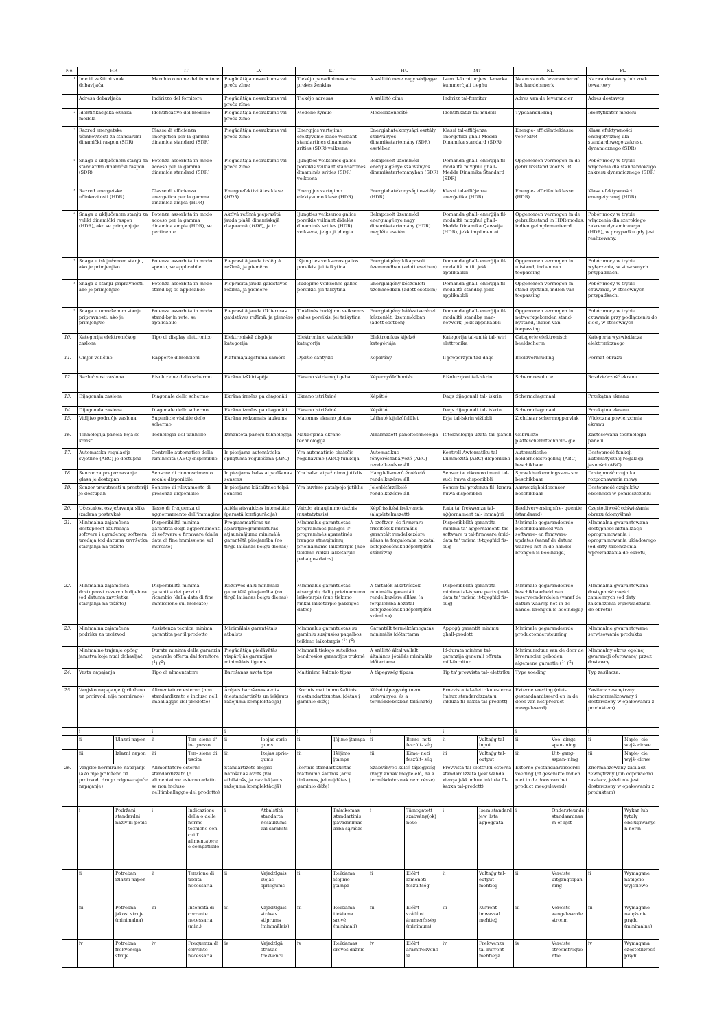| No. | HR | | IT | | LV | | LT | | HU | | MT | | NL | | PL | |
| --- | --- | --- | --- | --- | --- | --- | --- | --- | --- | --- | --- | --- | --- | --- | --- | --- |
| 1 | Ime ili zaštitni znak dobavljača | | Marchio o nome del fornitore | | Piegādātāja nosaukums vai preču zīme | | Tiekėjo pavadinimas arba prekės ženklas | | A szállító neve vagy védjegye | | Isem il-fornitur jew il-marka kummerċjali tiegħu | | Naam van de leverancier of het handelsmerk | | Nazwa dostawcy lub znak towarowy | |
| | Adresa dobavljača | | Indirizzo del fornitore | | Piegādātāja nosaukums vai preču zīme | | Tiekėjo adresas | | A szállító címe | | Indirizz tal-fornitur | | Adres van de leverancier | | Adres dostawcy | |
| 2 | Identifikacijska oznaka modela | | Identificativo del modello | | Piegādātāja nosaukums vai preču zīme | | Modelio žymuo | | Modellazonosító | | Identifikatur tal-mudell | | Typeaanduiding | | Identyfikator modelu | |
| 3 | Razred energetske učinkovitosti za standardni dinamički raspon (SDR) | | Classe di efficienza energetica per la gamma dinamica standard (SDR) | | Piegādātāja nosaukums vai preču zīme | | Energijos vartojimo efektyvumo klasė veikiant standartinės dinaminės srities (SDR) veiksena | | Energiahatékonysági osztály szabványos dinamikatartomány (SDR) esetében | | Klassi tal-effiċjenza enerġetika għall-Medda Dinamika standard (SDR) | | Energie- efficiëntieklasse voor SDR | | Klasa efektywności energetycznej dla standardowego zakresu dynamicznego (SDR) | |
| 4 | Snaga u uključenom stanju za standardni dinamički raspon (SDR) | | Potenza assorbita in modo acceso per la gamma dinamica standard (SDR) | | Piegādātāja nosaukums vai preču zīme | | Įjungties veiksenos galios poreikis veikiant standartinės dinaminės srities (SDR) veiksena | | Bekapcsolt üzemmód energiaigénye szabványos dinamikatartományban (SDR) | | Domanda għall- enerġija fil-modalità mixgħul għall-Medda Dinamika Standard (SDR) | | Opgenomen vermogen in de gebruiksstand voor SDR | | Pobór mocy w trybie włączenia dla standardowego zakresu dynamicznego (SDR) | |
| 5 | Razred energetske učinkovitosti (HDR) | | Classe di efficienza energetica per la gamma dinamica ampia (HDR) | | Energoefektivitātes klase ( HDR ) | | Energijos vartojimo efektyvumo klasė (HDR) | | Energiahatékonysági osztály (HDR) | | Klassi tal-effiċjenza enerġetika (HDR) | | Energie- efficiëntieklasse (HDR) | | Klasa efektywności energetycznej (HDR) | |
| 6 | Snaga u uključenom stanju za veliki dinamički raspon (HDR), ako se primjenjuje. | | Potenza assorbita in modo acceso per la gamma dinamica ampia (HDR), se pertinente | | Aktīvā režīmā pieprasītā jauda plašā dinamiskajā diapazonā ( HDR ), ja ir | | Įjungties veiksenos galios poreikis veikiant didelės dinaminės srities (HDR) veiksena, jeigu ji įdiegta | | Bekapcsolt üzemmód energiaigénye nagy dinamikatartomány (HDR) megléte esetén | | Domanda għall- enerġija fil-modalità mixgħul għall-Medda Dinamika Qawwija (HDR), jekk implimentat | | Opgenomen vermogen in de gebruiksstand in HDR-modus, indien geïmplementeerd | | Pobór mocy w trybie włączenia dla szerokiego zakresu dynamicznego (HDR), w przypadku gdy jest realizowany. | |
| 7 | Snaga u isključenom stanju, ako je primjenjivo | | Potenza assorbita in modo spento, se applicabile | | Pieprasītā jauda izslēgtā režīmā, ja piemēro | | Išjungties veiksenos galios poreikis, jei taikytina | | Energiaigény kikapcsolt üzemmódban (adott esetben) | | Domanda għall- enerġija fil-modalità mitfi, jekk applikabbli | | Opgenomen vermogen in uitstand, indien van toepassing | | Pobór mocy w trybie wyłączenia, w stosownych przypadkach. | |
| 8 | Snaga u stanju pripravnosti, ako je primjenjivo | | Potenza assorbita in modo stand-by, se applicabile | | Pieprasītā jauda gaidstāves režīmā, ja piemēro | | Budėjimo veiksenos galios poreikis, jei taikytina | | Energiaigény készenléti üzemmódban (adott esetben) | | Domanda għall- enerġija fil-modalità standby, jekk applikabbli | | Opgenomen vermogen in stand-bystand, indien van toepassing | | Pobór mocy w trybie czuwania, w stosownych przypadkach. | |
| 9 | Snaga u umreženom stanju pripravnosti, ako je primjenjivo | | Potenza assorbita in modo stand-by in rete, se applicabile | | Pieprasītā jauda tīklierosas gaidstāves režīmā, ja piemēro | | Tinklinės budėjimo veiksenos galios poreikis, jei taikytina | | Energiaigény hálózatvezérelt készenléti üzemmódban (adott esetben) | | Domanda għall- enerġija fil-modalità standby man-netwerk, jekk applikabbli | | Opgenomen vermogen in netwerkgebonden stand-bystand, indien van toepassing | | Pobór mocy w trybie czuwania przy podłączeniu do sieci, w stosownych | |
| 10. | Kategorija elektroničkog zaslona | | Tipo di display elettronico | | Elektroniskā displeja kategorija | | Elektroninio vaizduoklio kategorija | | Elektronikus kijelző kategóriája | | Kategorija tal-unità tal- wiri elettronika | | Categorie elektronisch beeldscherm | | Kategoria wyświetlacza elektronicznego | |
| 11. | Omjer veličine | | Rapporto dimensioni | | Platuma/augstuma saměrs | | Dydžio santykis | | Képarány | | Il-proporzjon tad-daqs | | Beeldverhouding | | Format obrazu | |
| 12. | Razlučivost zaslona | | Risoluzione dello schermo | | Ekrāna izšķirtspēja | | Ekrano skiriamoji geba | | Képernyőfelbontás | | Riżoluzzjoni tal-iskrin | | Schermresolutie | | Rozdzielczość ekranu | |
| 13. | Dijagonala zaslona | | Diagonale dello schermo | | Ekrāna izmērs pa diagonāli | | Ekrano įstrižainė | | Képátló | | Daqs dijagonali tal- iskrin | | Schermdiagonaal | | Przekątna ekranu | |
| 14. | Dijagonala zaslona | | Diagonale dello schermo | | Ekrāna izmērs pa diagonāli | | Ekrano įstrižainė | | Képátló | | Daqs dijagonali tal- iskrin | | Schermdiagonaal | | Przekątna ekranu | |
| 15. | Vidljivo područje zaslona | | Superficie visibile dello schermo | | Ekrāna redzamais laukums | | Matomas ekrano plotas | | Látható kijelzőfelület | | Erja tal-iskrin viżibbli | | Zichtbaar schermoppervlak | | Widoczna powierzchnia ekranu | |
| 16. | Tehnologija panela koja se koristi | | Tecnologia del pannello | | Izmantotā paneļu tehnoloģija | | Naudojama ekrano technologija | | Alkalmazott paneltechnológia | | It-teknoloġija użata tal- panell | | Gebruikte platteschermtechnolo- gie | | Zastosowana technologia panelu | |
| 17. | Automatska regulacija svjetline (ABC) je dostupna | | Controllo automatico della luminosità (ABC) disponibile | | Ir pieejama automātiska spilgtuma regulēšana ( ABC ) | | Yra automatinio skaisčio reguliavimo (ABC) funkcija | | Automatikus fényerőszabályozó (ABC) rendelkezésre áll | | Kontroll Awtomatiku tal-Luminożità (ABC) disponibbli | | Automatische helderheidsregeling (ABC) beschikbaar | | Dostępność funkcji automatycznej regulacji jasności (ABC) | |
| 18. | Senzor za prepoznavanje glasa je dostupan | | Sensore di riconoscimento vocale disponibile | | Ir pieejams balss atpazīšanas sensors | | Yra balso atpažinimo jutiklis | | Hangfelismerő érzékelő rendelkezésre áll | | Senser ta' rikonoxximent tal-vuċi huwa disponibbli | | Spraakherkenningssen- sor beschikbaar | | Dostępność czujnika rozpoznawania mowy | |
| 19. | Senzor prisutnosti u prostoriji je dostupan | | Sensore di rilevamento di presenza disponibile | | Ir pieejams klātbūtnes telpā sensors | | Yra buvimo patalpoje jutiklis | | Jelenlétérzékelő rendelkezésre áll | | Senser tal-preżenza fil- kamra huwa disponibbli | | Aanwezigheidssensor beschikbaar | | Dostępność czujników obecności w pomieszczeniu | |
| 20. | Učestalost osvježavanja slike (zadana postavka) | | Tasso di frequenza di aggiornamento dell'immagine | | Attēla atsvaidzes intensitāte (parastā konfigurācija) | | Vaizdo atnaujinimo dažnis (nustatytasis) | | Képfrissítési frekvencia (alapértelmezett) | | Rata ta' frekwenza tal- aġġornament tal- immaġni | | Beeldverversingsfre- quentie (standaard) | | Częstotliwość odświeżania obrazu (domyślna) | |
| 21. | Minimalna zajamčena dostupnost ažuriranja softvera i ugrađenog softvera uređaja (od datuma završetka stavljanja na tržište | | Disponibilità minima garantita degli aggiornamenti di software e firmware (dalla data di fine immissione sul mercato) | | Programmatūras un aparātprogrammatūras atjauninājumu minimālā garantētā pieejamība (no tirgū laišanas beigu dienas) | | Minimalus garantuotas programinės įrangos ir programinės aparatinės įrangos atnaujinimų prieinamumo laikotarpis (nuo tiekimo rinkai laikotarpio pabaigos datos) | | A szoftver- és firmware- frissítések minimális garantált rendelkezésre állása (a forgalomba hozatal befejezésének időpontjától számítva) | | Disponibbiltà garantita minima ta' aġġornamenti tas- software u tal-firmware (mid-data ta' tmiem it-tqegħid fis-suq | | Minimale gegarandeerde beschikbaarheid van software- en firmware- updates (vanaf de datum waarop het in de handel brengen is beëindigd) | | Minimalna gwarantowana dostępność aktualizacji oprogramowania i oprogramowania układowego (od daty zakończenia wprowadzania do obrotu) | |
| 22. | Minimalna zajamčena dostupnost rezervnih dijelova (od datuma završetka stavljanja na tržište) | | Disponibilità minima garantita dei pezzi di ricambio (dalla data di fine immissione sul mercato) | | Rezerves daļu minimālā garantētā pieejamība (no tirgū laišanas beigu dienas) | | Minimalus garantuotas atsarginių dalių prieinamumo laikotarpis (nuo tiekimo rinkai laikotarpio pabaigos datos) | | A tartalék alkatrészek minimális garantált rendelkezésre állása (a forgalomba hozatal befejezésének időpontjától számítva) | | Disponibbiltà garantita minima tal-ispare parts (mid-data ta' tmiem it-tqegħid fis-suq) | | Minimale gegarandeerde beschikbaarheid van reserveonderdelen (vanaf de datum waarop het in de handel brengen is beëindigd) | | Minimalna gwarantowana dostępność części zamiennych (od daty zakończenia wprowadzania do obrotu) | |
| 23. | Minimalna zajamčena podrška za proizvod | | Assistenza tecnica minima garantita per il prodotto | | Minimālais garantētais atbalsts | | Minimalus garantuotas su gaminiu susijusios pagalbos teikimo laikotarpis (<sup>1</sup>) (<sup>2</sup>) | | Garantált terméktámogatás minimális időtartama | | Appoġġ garantit minimu għall-prodott | | Minimale gegarandeerde productondersteuning | | Minimalne gwarantowane serwisowanie produktu | |
| | Minimalno trajanje općeg jamstva koje nudi dobavljač | | Durata minima della garanzia generale offerta dal fornitore (<sup>1</sup>) (<sup>2</sup>) | | Piegādātāja piedāvātās vispārējās garantijas minimālais ilgums | | Minimali tiekėjo suteiktos bendrosios garantijos trukmė | | A szállító által vállalt általános jótállás minimális időtartama | | Id-durata minima tal-garanzija ġenerali offruta mill-fornitur | | Minimumduur van de door de leverancier geboden algemene garantie (<sup>1</sup>) (<sup>2</sup>) | | Minimalny okres ogólnej gwarancji oferowanej przez dostawcę | |
| 24. | Vrsta napajanja | | Tipo di alimentatore | | Barošanas avota tips | | Maitinimo šaltinio tipas | | A tápegység típusa | | Tip ta' provvista tal- elettriku | | Type voeding | | Typ zasilacza: | |
| 25. | Vanjsko napajanje (priloženo uz proizvod, nije normirano) | | Alimentatore esterno (non standardizzato e incluso nell' imballaggio del prodotto) | | Ārējais barošanas avots (nestandartizēts un iekļauts ražojuma komplektācijā) | | Išorinis maitinimo šaltinis (nestandartizuotas, įdėtas į gaminio dėžę) | | Külső tápegység (nem szabványos, és a termékdobozban található) | | Provvista tal-elettriku esterna (mhux standardizzata u inkluża fil-kaxxa tal-prodott) | | Externe voeding (niet-gestandaardiseerd en in de doos van het product meegeleverd) | | Zasilacz zewnętrzny (nieznormalizowany i dostarczony w opakowaniu z produktem) | |
| | i | | i | | i | | i | | i | | i | | i | | i | |
| | ii | Ulazni napon | ii | Ten- sione d' in- gresso | ii | Ieejas sprie- gums | ii | Įėjimo įtampa | ii | Beme- neti feszült- ség | ii | Vultaġġ tal-input | ii | Voe- dings- span- ning | ii | Napię- cie wejś- ciowe |
| | iii | Izlazni napon | iii | Ten- sione di uscita | iii | Izejas sprie- gums | iii | Išėjimo įtampa | iii | Kime- neti feszült- ség | iii | Vultaġġ tal-output | iii | Uit- gang- sspan- ning | iii | Napię- cie wyjś- ciowe |
| 26. | Vanjsko normirano napajanje (ako nije priloženo uz proizvod, drugo odgovarajuće napajanje) | | Alimentatore esterno standardizzato (o alimentatore esterno adatto se non incluso nell'imballaggio del prodotto) | | Standartizēts ārējais barošanas avots (vai atbilstošs, ja nav iekļauts ražojuma komplektācijā) | | Išorinis standartizuotas maitinimo šaltinis (arba tinkamas, jei neįdėtas į gaminio dėžę) | | Szabványos külső tápegység (vagy annak megfelelő, ha a termékdoboznak nem része) | | Provvista tal-elettriku esterna standardizzata (jew waħda xierqa jekk mhux inkluża fil-kaxxa tal-prodott) | | Externe gestandaardiseerde voeding (of geschikte indien niet in de doos van het product meegeleverd) | | Znormalizowany zasilacz zewnętrzny (lub odpowiedni zasilacz, jeżeli nie jest dostarczony w opakowaniu z produktem) | |
| | i | Podržani standardni naziv ili popis | i | Indicazione della o delle norme tecniche con cui l' alimentatore è compatibile | i | Atbalstītā standarta nosaukums vai saraksts | i | Palaikomas standartinis pavadinimas arba sąrašas | i | Támogatott szabvány(ok) neve | i | Isem standard jew lista appoġġata | i | Ondersteunde standaardnaam of lijst | i | Wykaz lub tytuły obsługiwanych norm |
| | ii | Potreban izlazni napon | ii | Tensione di uscita necessaria | ii | Vajadzīgais izejas spriegums | ii | Reikiama išėjimo įtampa | ii | Előírt kimeneti feszültség | ii | Vultaġġ tal-output meħtieġ | ii | Vereiste uitgangsspanning | ii | Wymagane napięcie wyjściowe |
| | iii | Potrebna jakost struje (minimalna) | iii | Intensità di corrente necessaria (min.) | iii | Vajadzīgais strāvas stiprums (minimālais) | iii | Reikiama tiekiama srovė (minimali) | iii | Előírt szállított áramerősség (minimum) | iii | Kurrent imwassal meħtieġ | iii | Vereiste aangeleverde stroom | iii | Wymagane natężenie prądu (minimalne) |
| | iv | Potrebna frekvencija struje | iv | Frequenza di corrente necessaria | iv | Vajadzīgā strāvas frekvence | iv | Reikiamas srovės dažnis | iv | Előírt áramfrekvencia | iv | Frekwenza tal-kurrent meħtieġa | iv | Vereiste stroomfrequentie | iv | Wymagana częstotliwość prądu |